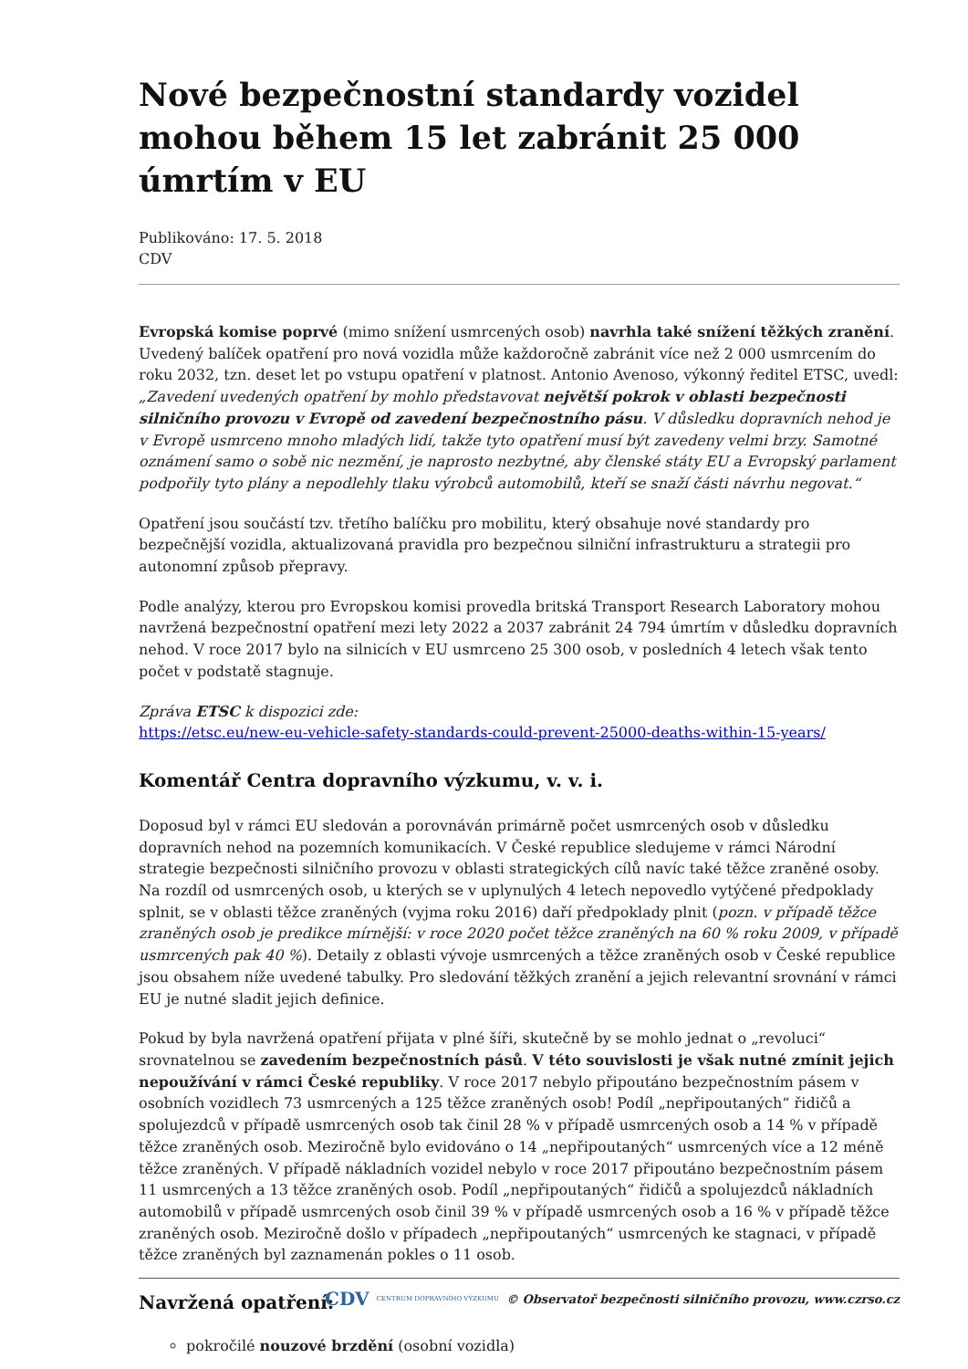Nové bezpečnostní standardy vozidel mohou během 15 let zabránit 25 000 úmrtím v EU
Publikováno: 17. 5. 2018
CDV
Evropská komise poprvé (mimo snížení usmrcených osob) navrhla také snížení těžkých zranění. Uvedený balíček opatření pro nová vozidla může každoročně zabránit více než 2 000 usmrcením do roku 2032, tzn. deset let po vstupu opatření v platnost. Antonio Avenoso, výkonný ředitel ETSC, uvedl: „Zavedení uvedených opatření by mohlo představovat největší pokrok v oblasti bezpečnosti silničního provozu v Evropě od zavedení bezpečnostního pásu. V důsledku dopravních nehod je v Evropě usmrceno mnoho mladých lidí, takže tyto opatření musí být zavedeny velmi brzy. Samotné oznámení samo o sobě nic nezmění, je naprosto nezbytné, aby členské státy EU a Evropský parlament podpořily tyto plány a nepodlehly tlaku výrobců automobilů, kteří se snaží části návrhu negovat.“
Opatření jsou součástí tzv. třetího balíčku pro mobilitu, který obsahuje nové standardy pro bezpečnější vozidla, aktualizovaná pravidla pro bezpečnou silniční infrastrukturu a strategii pro autonomní způsob přepravy.
Podle analýzy, kterou pro Evropskou komisi provedla britská Transport Research Laboratory mohou navržená bezpečnostní opatření mezi lety 2022 a 2037 zabránit 24 794 úmrtím v důsledku dopravních nehod. V roce 2017 bylo na silnicích v EU usmrceno 25 300 osob, v posledních 4 letech však tento počet v podstatě stagnuje.
Zpráva ETSC k dispozici zde:
https://etsc.eu/new-eu-vehicle-safety-standards-could-prevent-25000-deaths-within-15-years/
Komentář Centra dopravního výzkumu, v. v. i.
Doposud byl v rámci EU sledován a porovnáván primárně počet usmrcených osob v důsledku dopravních nehod na pozemních komunikacích. V České republice sledujeme v rámci Národní strategie bezpečnosti silničního provozu v oblasti strategických cílů navíc také těžce zraněné osoby. Na rozdíl od usmrcených osob, u kterých se v uplynulých 4 letech nepovedlo vytýčené předpoklady splnit, se v oblasti těžce zraněných (vyjma roku 2016) daří předpoklady plnit (pozn. v případě těžce zraněných osob je predikce mírnější: v roce 2020 počet těžce zraněných na 60 % roku 2009, v případě usmrcených pak 40 %). Detaily z oblasti vývoje usmrcených a těžce zraněných osob v České republice jsou obsahem níže uvedené tabulky. Pro sledování těžkých zranění a jejich relevantní srovnání v rámci EU je nutné sladit jejich definice.
Pokud by byla navržená opatření přijata v plné šíři, skutečně by se mohlo jednat o „revoluci“ srovnatelnou se zavedením bezpečnostních pásů. V této souvislosti je však nutné zmínit jejich nepoužívání v rámci České republiky. V roce 2017 nebylo připoutáno bezpečnostním pásem v osobních vozidlech 73 usmrcených a 125 těžce zraněných osob! Podíl „nepřipoutaných“ řidičů a spolujezdců v případě usmrcených osob tak činil 28 % v případě usmrcených osob a 14 % v případě těžce zraněných osob. Meziročně bylo evidováno o 14 „nepřipoutaných“ usmrcených více a 12 méně těžce zraněných. V případě nákladních vozidel nebylo v roce 2017 připoutáno bezpečnostním pásem 11 usmrcených a 13 těžce zraněných osob. Podíl „nepřipoutaných“ řidičů a spolujezdců nákladních automobilů v případě usmrcených osob činil 39 % v případě usmrcených osob a 16 % v případě těžce zraněných osob. Meziročně došlo v případech „nepřipoutaných“ usmrcených ke stagnaci, v případě těžce zraněných byl zaznamenán pokles o 11 osob.
Navržená opatření:
pokročilé nouzové brzdění (osobní vozidla)
CDV CENTRUM DOPRAVNÍHO VÝZKUMU © Observatoř bezpečnosti silničního provozu, www.czrso.cz